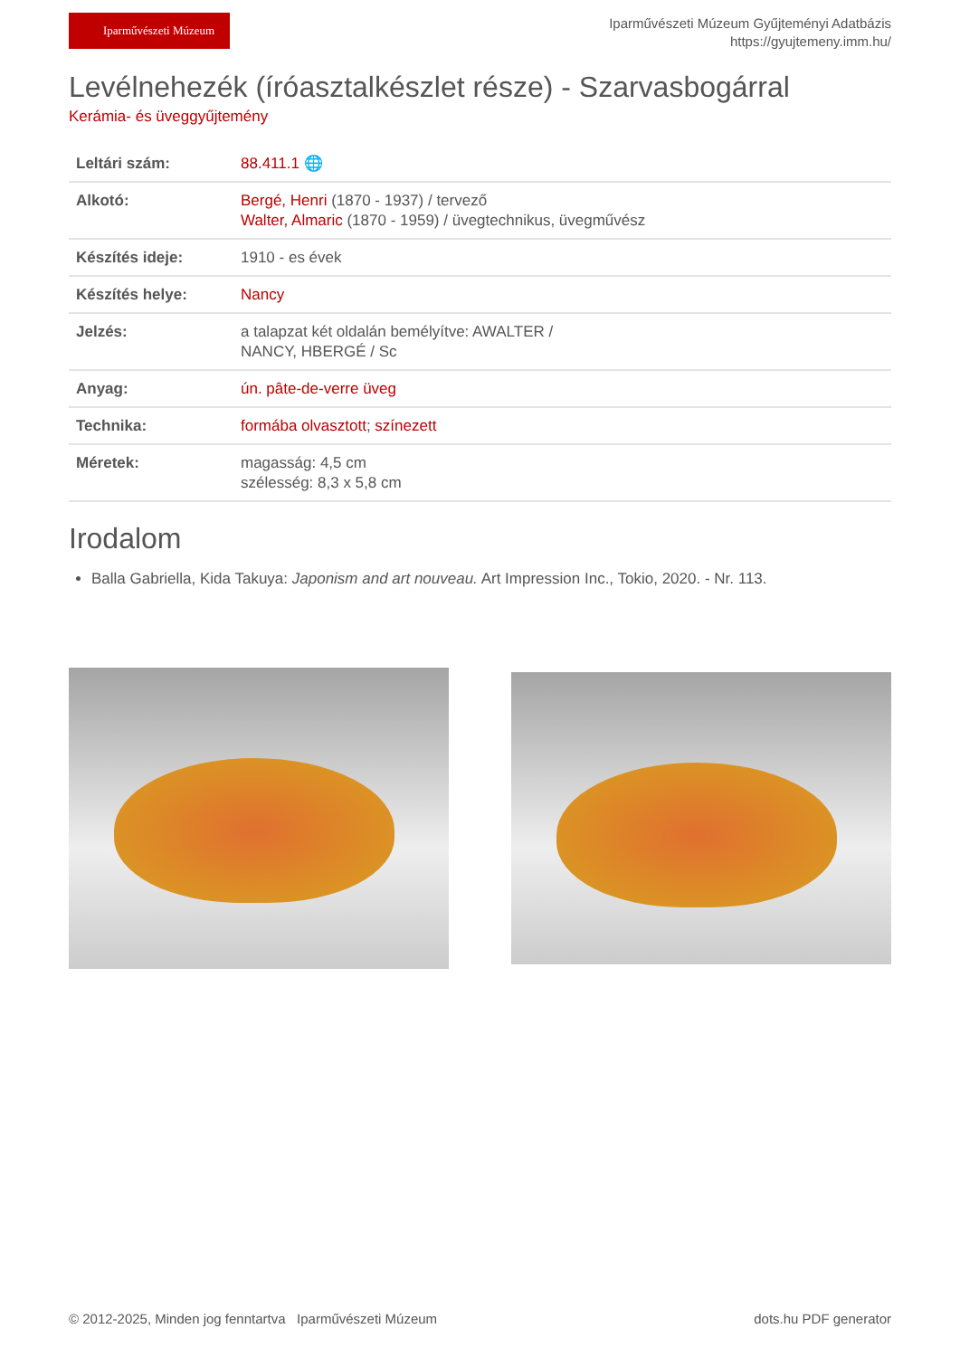Iparművészeti Múzeum
Iparművészeti Múzeum Gyűjteményi Adatbázis
https://gyujtemeny.imm.hu/
Levélnehezék (íróasztalkészlet része) - Szarvasbogárral
Kerámia- és üveggyűjtemény
| Leltári szám: | 88.411.1 🌐 |
| Alkotó: | Bergé, Henri (1870 - 1937) / tervező Walter, Almaric (1870 - 1959) / üvegtechnikus, üvegművész |
| Készítés ideje: | 1910 - es évek |
| Készítés helye: | Nancy |
| Jelzés: | a talapzat két oldalán bemélyítve: AWALTER / NANCY, HBERGÉ / Sc |
| Anyag: | ún. pâte-de-verre üveg |
| Technika: | formába olvasztott ; színezett |
| Méretek: | magasság: 4,5 cm szélesség: 8,3 x 5,8 cm |
Irodalom
Balla Gabriella, Kida Takuya: Japonism and art nouveau. Art Impression Inc., Tokio, 2020. - Nr. 113.
© 2012-2025, Minden jog fenntartva Iparművészeti Múzeum dots.hu PDF generator